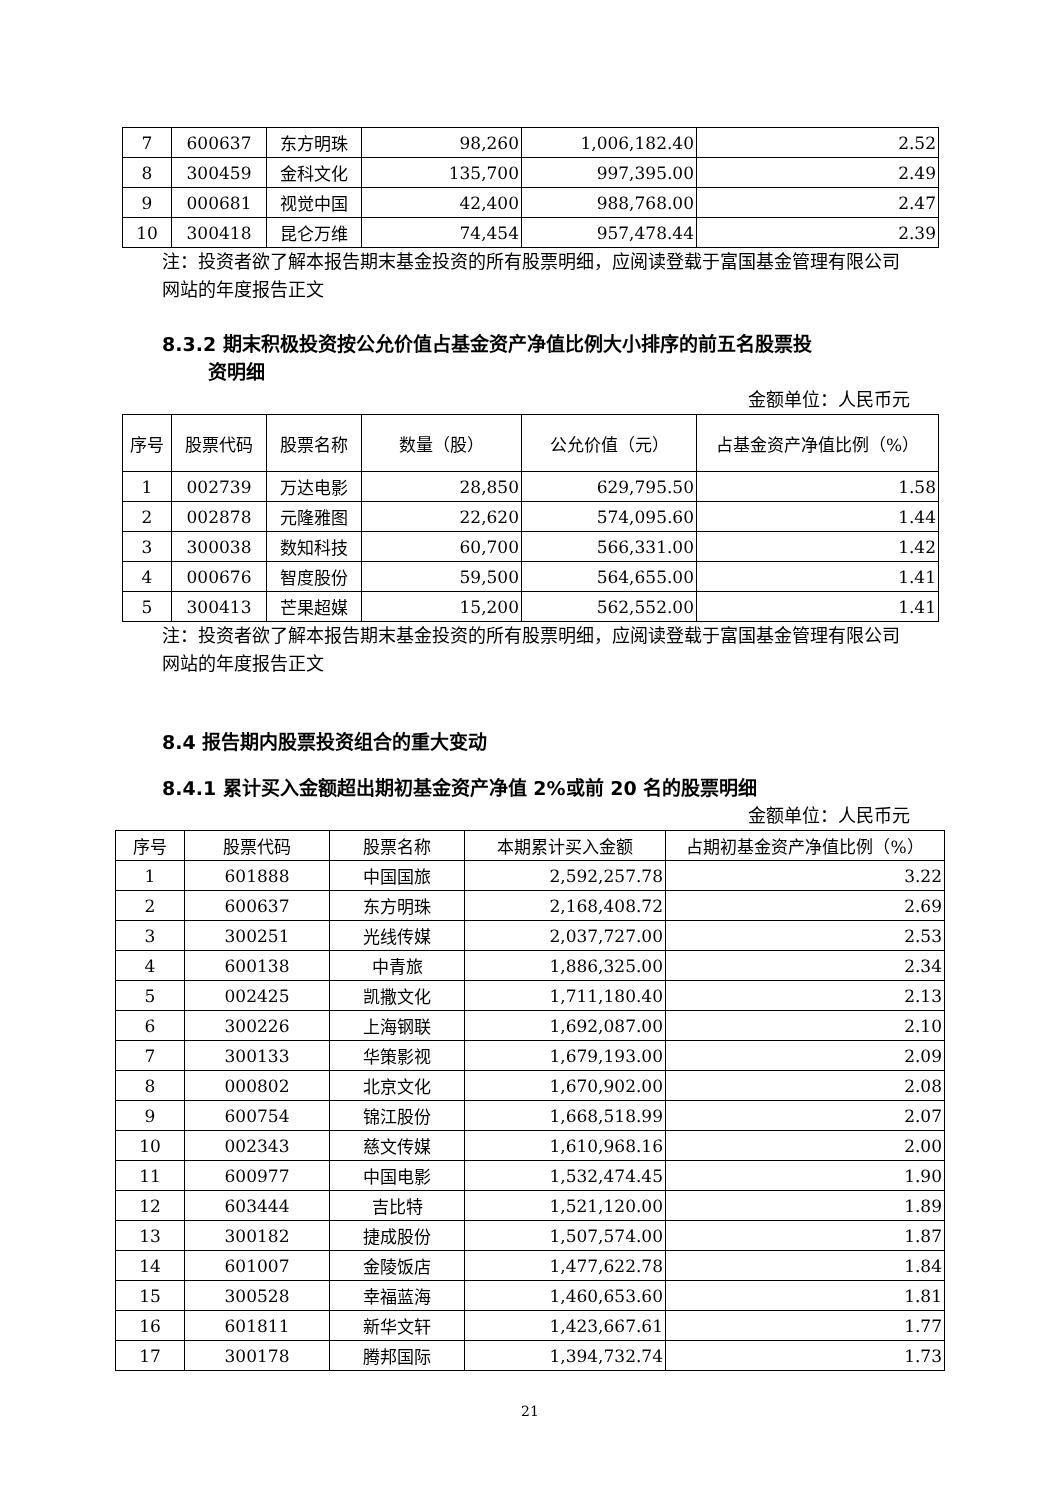| 7 | 600637 | 东方明珠 | 98,260 | 1,006,182.40 | 2.52 |
| 8 | 300459 | 金科文化 | 135,700 | 997,395.00 | 2.49 |
| 9 | 000681 | 视觉中国 | 42,400 | 988,768.00 | 2.47 |
| 10 | 300418 | 昆仑万维 | 74,454 | 957,478.44 | 2.39 |
注：投资者欲了解本报告期末基金投资的所有股票明细，应阅读登载于富国基金管理有限公司网站的年度报告正文
8.3.2 期末积极投资按公允价值占基金资产净值比例大小排序的前五名股票投
资明细
金额单位：人民币元
| 序号 | 股票代码 | 股票名称 | 数量（股） | 公允价值（元） | 占基金资产净值比例（%） |
| --- | --- | --- | --- | --- | --- |
| 1 | 002739 | 万达电影 | 28,850 | 629,795.50 | 1.58 |
| 2 | 002878 | 元隆雅图 | 22,620 | 574,095.60 | 1.44 |
| 3 | 300038 | 数知科技 | 60,700 | 566,331.00 | 1.42 |
| 4 | 000676 | 智度股份 | 59,500 | 564,655.00 | 1.41 |
| 5 | 300413 | 芒果超媒 | 15,200 | 562,552.00 | 1.41 |
注：投资者欲了解本报告期末基金投资的所有股票明细，应阅读登载于富国基金管理有限公司网站的年度报告正文
8.4 报告期内股票投资组合的重大变动
8.4.1 累计买入金额超出期初基金资产净值 2%或前 20 名的股票明细
金额单位：人民币元
| 序号 | 股票代码 | 股票名称 | 本期累计买入金额 | 占期初基金资产净值比例（%） |
| --- | --- | --- | --- | --- |
| 1 | 601888 | 中国国旅 | 2,592,257.78 | 3.22 |
| 2 | 600637 | 东方明珠 | 2,168,408.72 | 2.69 |
| 3 | 300251 | 光线传媒 | 2,037,727.00 | 2.53 |
| 4 | 600138 | 中青旅 | 1,886,325.00 | 2.34 |
| 5 | 002425 | 凯撒文化 | 1,711,180.40 | 2.13 |
| 6 | 300226 | 上海钢联 | 1,692,087.00 | 2.10 |
| 7 | 300133 | 华策影视 | 1,679,193.00 | 2.09 |
| 8 | 000802 | 北京文化 | 1,670,902.00 | 2.08 |
| 9 | 600754 | 锦江股份 | 1,668,518.99 | 2.07 |
| 10 | 002343 | 慈文传媒 | 1,610,968.16 | 2.00 |
| 11 | 600977 | 中国电影 | 1,532,474.45 | 1.90 |
| 12 | 603444 | 吉比特 | 1,521,120.00 | 1.89 |
| 13 | 300182 | 捷成股份 | 1,507,574.00 | 1.87 |
| 14 | 601007 | 金陵饭店 | 1,477,622.78 | 1.84 |
| 15 | 300528 | 幸福蓝海 | 1,460,653.60 | 1.81 |
| 16 | 601811 | 新华文轩 | 1,423,667.61 | 1.77 |
| 17 | 300178 | 腾邦国际 | 1,394,732.74 | 1.73 |
21